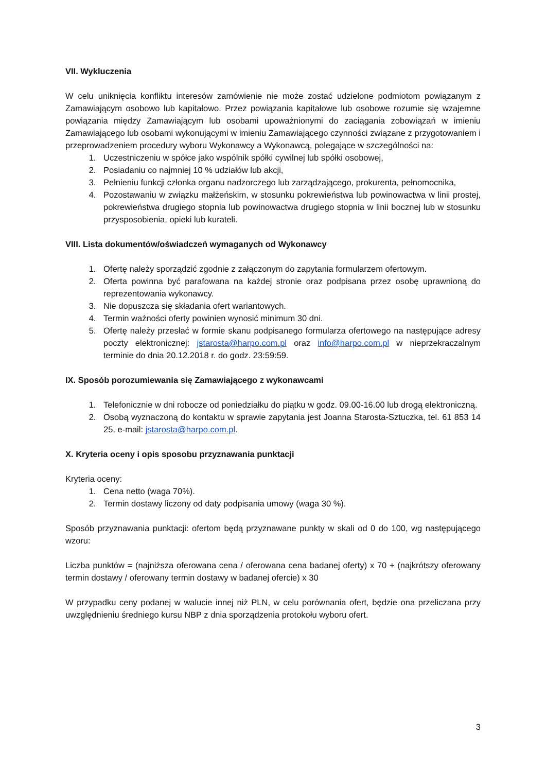VII. Wykluczenia
W celu uniknięcia konfliktu interesów zamówienie nie może zostać udzielone podmiotom powiązanym z Zamawiającym osobowo lub kapitałowo. Przez powiązania kapitałowe lub osobowe rozumie się wzajemne powiązania między Zamawiającym lub osobami upoważnionymi do zaciągania zobowiązań w imieniu Zamawiającego lub osobami wykonującymi w imieniu Zamawiającego czynności związane z przygotowaniem i przeprowadzeniem procedury wyboru Wykonawcy a Wykonawcą, polegające w szczególności na:
1. Uczestniczeniu w spółce jako wspólnik spółki cywilnej lub spółki osobowej,
2. Posiadaniu co najmniej 10 % udziałów lub akcji,
3. Pełnieniu funkcji członka organu nadzorczego lub zarządzającego, prokurenta, pełnomocnika,
4. Pozostawaniu w związku małżeńskim, w stosunku pokrewieństwa lub powinowactwa w linii prostej, pokrewieństwa drugiego stopnia lub powinowactwa drugiego stopnia w linii bocznej lub w stosunku przysposobienia, opieki lub kurateli.
VIII. Lista dokumentów/oświadczeń wymaganych od Wykonawcy
1. Ofertę należy sporządzić zgodnie z załączonym do zapytania formularzem ofertowym.
2. Oferta powinna być parafowana na każdej stronie oraz podpisana przez osobę uprawnioną do reprezentowania wykonawcy.
3. Nie dopuszcza się składania ofert wariantowych.
4. Termin ważności oferty powinien wynosić minimum 30 dni.
5. Ofertę należy przesłać w formie skanu podpisanego formularza ofertowego na następujące adresy poczty elektronicznej: jstarosta@harpo.com.pl oraz info@harpo.com.pl w nieprzekraczalnym terminie do dnia 20.12.2018 r. do godz. 23:59:59.
IX. Sposób porozumiewania się Zamawiającego z wykonawcami
1. Telefonicznie w dni robocze od poniedziałku do piątku w godz. 09.00-16.00 lub drogą elektroniczną.
2. Osobą wyznaczoną do kontaktu w sprawie zapytania jest Joanna Starosta-Sztuczka, tel. 61 853 14 25, e-mail: jstarosta@harpo.com.pl.
X. Kryteria oceny i opis sposobu przyznawania punktacji
Kryteria oceny:
1. Cena netto (waga 70%).
2. Termin dostawy liczony od daty podpisania umowy (waga 30 %).
Sposób przyznawania punktacji: ofertom będą przyznawane punkty w skali od 0 do 100, wg następującego wzoru:
Liczba punktów = (najniższa oferowana cena / oferowana cena badanej oferty) x 70 + (najkrótszy oferowany termin dostawy / oferowany termin dostawy w badanej ofercie) x 30
W przypadku ceny podanej w walucie innej niż PLN, w celu porównania ofert, będzie ona przeliczana przy uwzględnieniu średniego kursu NBP z dnia sporządzenia protokołu wyboru ofert.
3